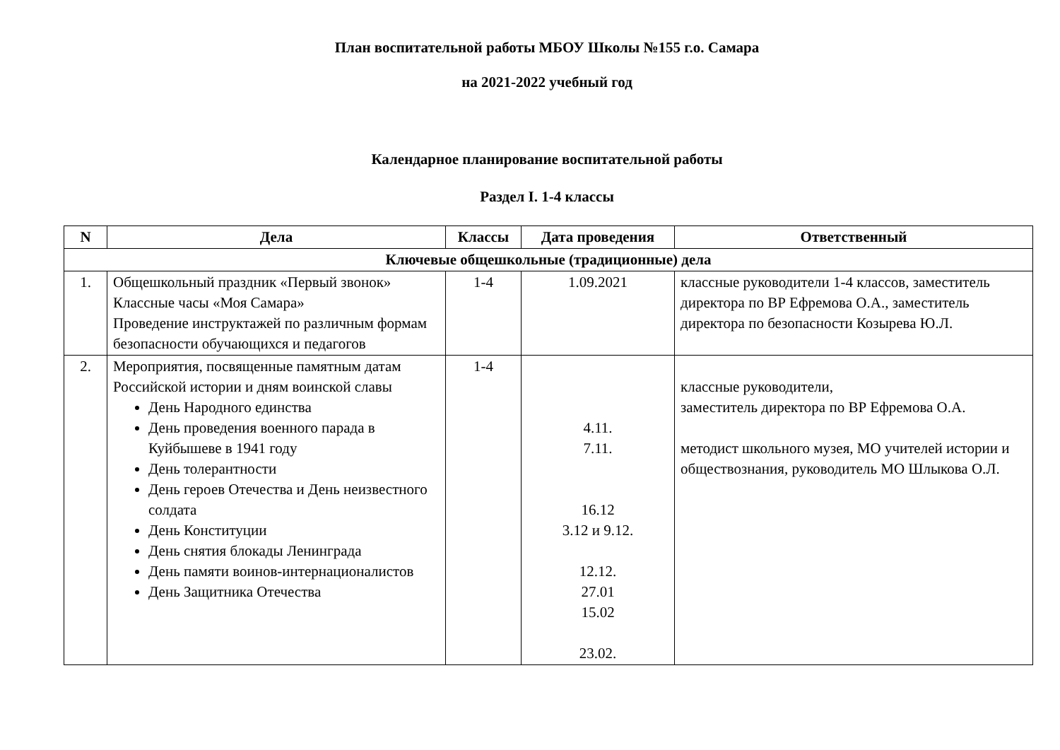План воспитательной работы МБОУ Школы №155 г.о. Самара
на 2021-2022 учебный год
Календарное планирование воспитательной работы
Раздел I. 1-4 классы
| N | Дела | Классы | Дата проведения | Ответственный |
| --- | --- | --- | --- | --- |
| Ключевые общешкольные (традиционные) дела | | | | |
| 1. | Общешкольный праздник «Первый звонок» Классные часы «Моя Самара» Проведение инструктажей по различным формам безопасности обучающихся и педагогов | 1-4 | 1.09.2021 | классные руководители 1-4 классов, заместитель директора по ВР Ефремова О.А., заместитель директора по безопасности Козырева Ю.Л. |
| 2. | Мероприятия, посвященные памятным датам Российской истории и дням воинской славы День Народного единства День проведения военного парада в Куйбышеве в 1941 году День толерантности День героев Отечества и День неизвестного солдата День Конституции День снятия блокады Ленинграда День памяти воинов-интернационалистов День Защитника Отечества | 1-4 | 4.11. 7.11. 16.12 3.12 и 9.12. 12.12. 27.01 15.02 23.02. | классные руководители, заместитель директора по ВР Ефремова О.А. методист школьного музея, МО учителей истории и обществознания, руководитель МО Шлыкова О.Л. |